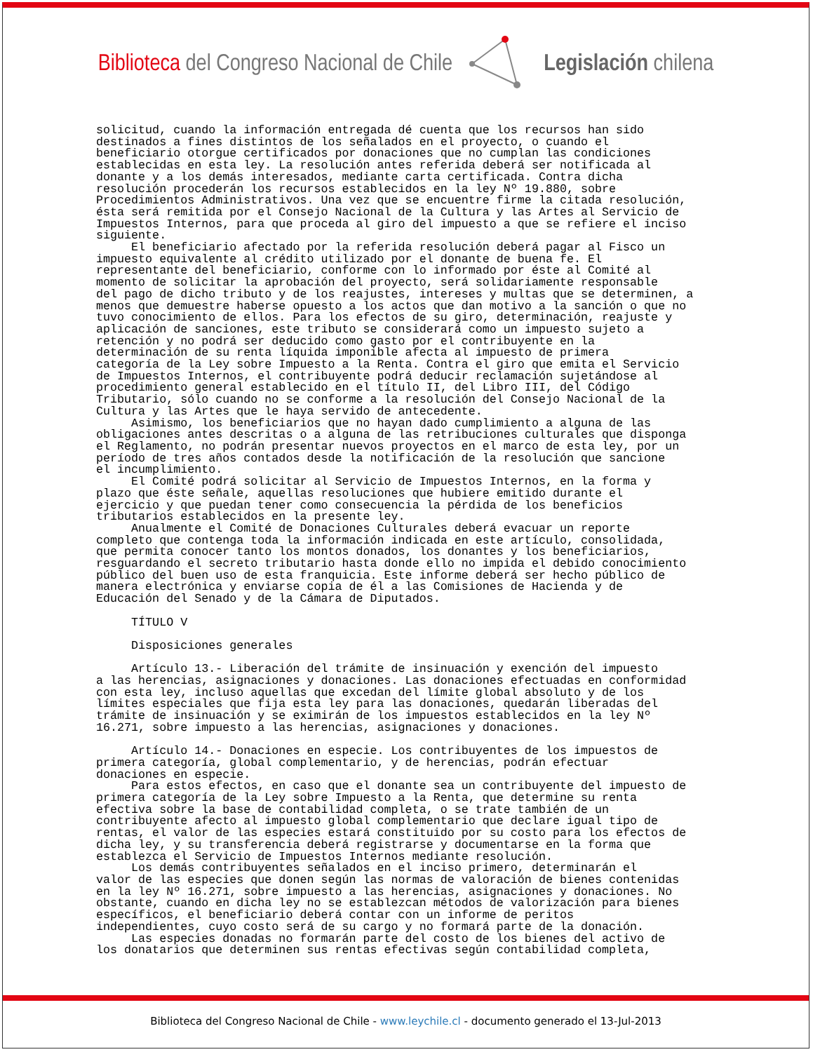Biblioteca del Congreso Nacional de Chile
Legislación chilena
solicitud, cuando la información entregada dé cuenta que los recursos han sido destinados a fines distintos de los señalados en el proyecto, o cuando el beneficiario otorgue certificados por donaciones que no cumplan las condiciones establecidas en esta ley. La resolución antes referida deberá ser notificada al donante y a los demás interesados, mediante carta certificada. Contra dicha resolución procederán los recursos establecidos en la ley Nº 19.880, sobre Procedimientos Administrativos. Una vez que se encuentre firme la citada resolución, ésta será remitida por el Consejo Nacional de la Cultura y las Artes al Servicio de Impuestos Internos, para que proceda al giro del impuesto a que se refiere el inciso siguiente. El beneficiario afectado por la referida resolución deberá pagar al Fisco un impuesto equivalente al crédito utilizado por el donante de buena fe. El representante del beneficiario, conforme con lo informado por éste al Comité al momento de solicitar la aprobación del proyecto, será solidariamente responsable del pago de dicho tributo y de los reajustes, intereses y multas que se determinen, a menos que demuestre haberse opuesto a los actos que dan motivo a la sanción o que no tuvo conocimiento de ellos. Para los efectos de su giro, determinación, reajuste y aplicación de sanciones, este tributo se considerará como un impuesto sujeto a retención y no podrá ser deducido como gasto por el contribuyente en la determinación de su renta líquida imponible afecta al impuesto de primera categoría de la Ley sobre Impuesto a la Renta. Contra el giro que emita el Servicio de Impuestos Internos, el contribuyente podrá deducir reclamación sujetándose al procedimiento general establecido en el título II, del Libro III, del Código Tributario, sólo cuando no se conforme a la resolución del Consejo Nacional de la Cultura y las Artes que le haya servido de antecedente. Asimismo, los beneficiarios que no hayan dado cumplimiento a alguna de las obligaciones antes descritas o a alguna de las retribuciones culturales que disponga el Reglamento, no podrán presentar nuevos proyectos en el marco de esta ley, por un período de tres años contados desde la notificación de la resolución que sancione el incumplimiento. El Comité podrá solicitar al Servicio de Impuestos Internos, en la forma y plazo que éste señale, aquellas resoluciones que hubiere emitido durante el ejercicio y que puedan tener como consecuencia la pérdida de los beneficios tributarios establecidos en la presente ley. Anualmente el Comité de Donaciones Culturales deberá evacuar un reporte completo que contenga toda la información indicada en este artículo, consolidada, que permita conocer tanto los montos donados, los donantes y los beneficiarios, resguardando el secreto tributario hasta donde ello no impida el debido conocimiento público del buen uso de esta franquicia. Este informe deberá ser hecho público de manera electrónica y enviarse copia de él a las Comisiones de Hacienda y de Educación del Senado y de la Cámara de Diputados. TÍTULO V Disposiciones generales Artículo 13.- Liberación del trámite de insinuación y exención del impuesto a las herencias, asignaciones y donaciones. Las donaciones efectuadas en conformidad con esta ley, incluso aquellas que excedan del límite global absoluto y de los límites especiales que fija esta ley para las donaciones, quedarán liberadas del trámite de insinuación y se eximirán de los impuestos establecidos en la ley Nº 16.271, sobre impuesto a las herencias, asignaciones y donaciones. Artículo 14.- Donaciones en especie. Los contribuyentes de los impuestos de primera categoría, global complementario, y de herencias, podrán efectuar donaciones en especie. Para estos efectos, en caso que el donante sea un contribuyente del impuesto de primera categoría de la Ley sobre Impuesto a la Renta, que determine su renta efectiva sobre la base de contabilidad completa, o se trate también de un contribuyente afecto al impuesto global complementario que declare igual tipo de rentas, el valor de las especies estará constituido por su costo para los efectos de dicha ley, y su transferencia deberá registrarse y documentarse en la forma que establezca el Servicio de Impuestos Internos mediante resolución. Los demás contribuyentes señalados en el inciso primero, determinarán el valor de las especies que donen según las normas de valoración de bienes contenidas en la ley Nº 16.271, sobre impuesto a las herencias, asignaciones y donaciones. No obstante, cuando en dicha ley no se establezcan métodos de valorización para bienes específicos, el beneficiario deberá contar con un informe de peritos independientes, cuyo costo será de su cargo y no formará parte de la donación. Las especies donadas no formarán parte del costo de los bienes del activo de los donatarios que determinen sus rentas efectivas según contabilidad completa,
Biblioteca del Congreso Nacional de Chile - www.leychile.cl - documento generado el 13-Jul-2013